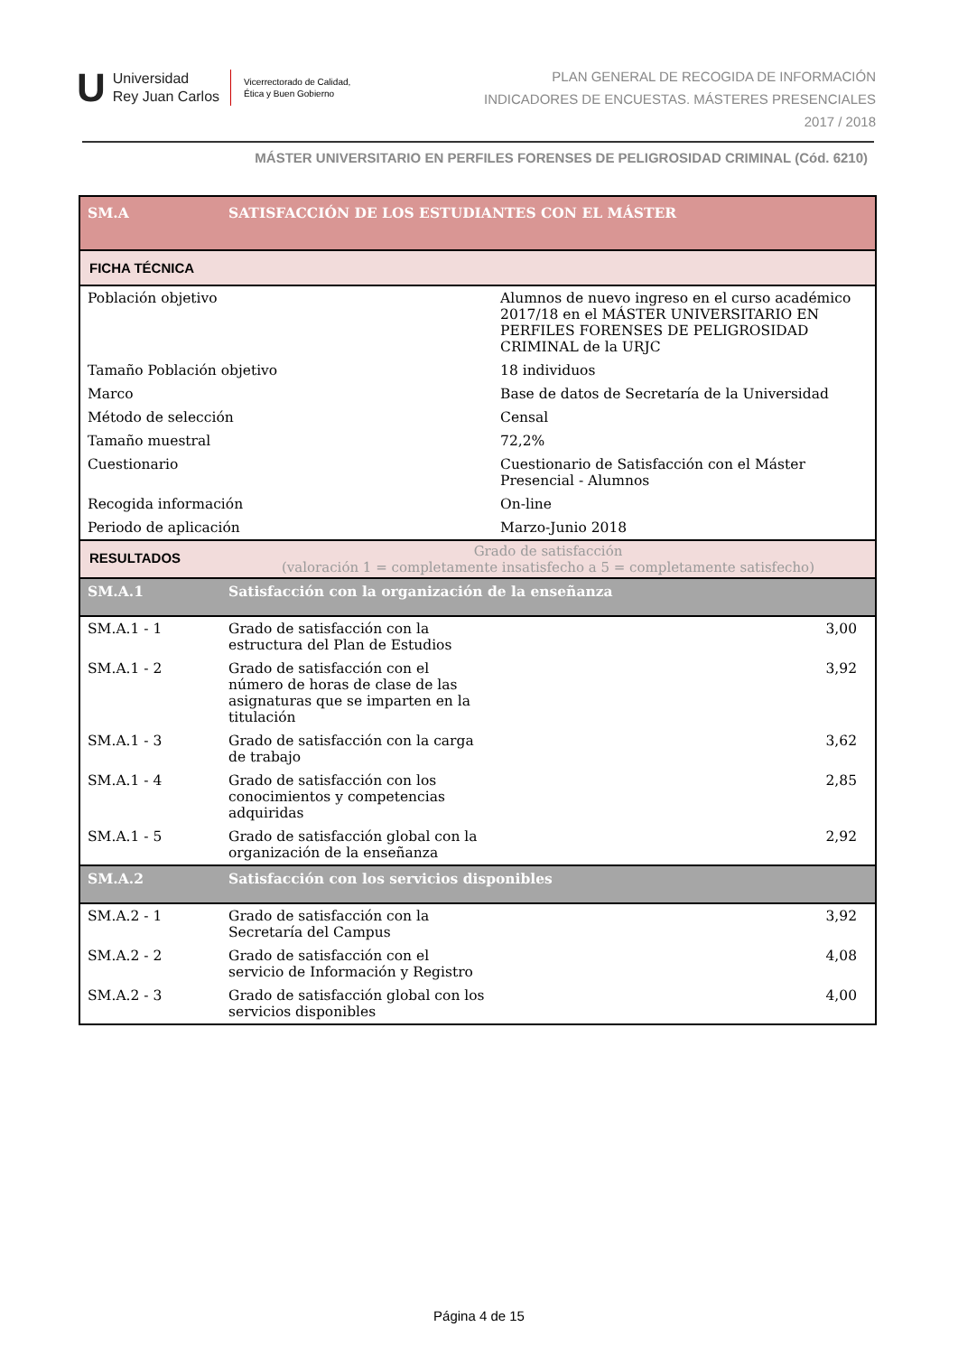U
Universidad
Rey Juan Carlos
Vicerrectorado de Calidad,
Ética y Buen Gobierno
PLAN GENERAL DE RECOGIDA DE INFORMACIÓN
INDICADORES DE ENCUESTAS. MÁSTERES PRESENCIALES
2017 / 2018
MÁSTER UNIVERSITARIO EN PERFILES FORENSES DE PELIGROSIDAD CRIMINAL (Cód. 6210)
| SM.A | SATISFACCIÓN DE LOS ESTUDIANTES CON EL MÁSTER | | |
| FICHA TÉCNICA | | | |
| Población objetivo | | Alumnos de nuevo ingreso en el curso académico 2017/18 en el MÁSTER UNIVERSITARIO EN PERFILES FORENSES DE PELIGROSIDAD CRIMINAL de la URJC | |
| Tamaño Población objetivo | | 18 individuos | |
| Marco | | Base de datos de Secretaría de la Universidad | |
| Método de selección | | Censal | |
| Tamaño muestral | | 72,2% | |
| Cuestionario | | Cuestionario de Satisfacción con el Máster Presencial - Alumnos | |
| Recogida información | | On-line | |
| Periodo de aplicación | | Marzo-Junio 2018 | |
| RESULTADOS | Grado de satisfacción (valoración 1 = completamente insatisfecho a 5 = completamente satisfecho) | | |
| SM.A.1 | Satisfacción con la organización de la enseñanza | | |
| SM.A.1 - 1 | Grado de satisfacción con la estructura del Plan de Estudios | | 3,00 |
| SM.A.1 - 2 | Grado de satisfacción con el número de horas de clase de las asignaturas que se imparten en la titulación | | 3,92 |
| SM.A.1 - 3 | Grado de satisfacción con la carga de trabajo | | 3,62 |
| SM.A.1 - 4 | Grado de satisfacción con los conocimientos y competencias adquiridas | | 2,85 |
| SM.A.1 - 5 | Grado de satisfacción global con la organización de la enseñanza | | 2,92 |
| SM.A.2 | Satisfacción con los servicios disponibles | | |
| SM.A.2 - 1 | Grado de satisfacción con la Secretaría del Campus | | 3,92 |
| SM.A.2 - 2 | Grado de satisfacción con el servicio de Información y Registro | | 4,08 |
| SM.A.2 - 3 | Grado de satisfacción global con los servicios disponibles | | 4,00 |
Página 4 de 15